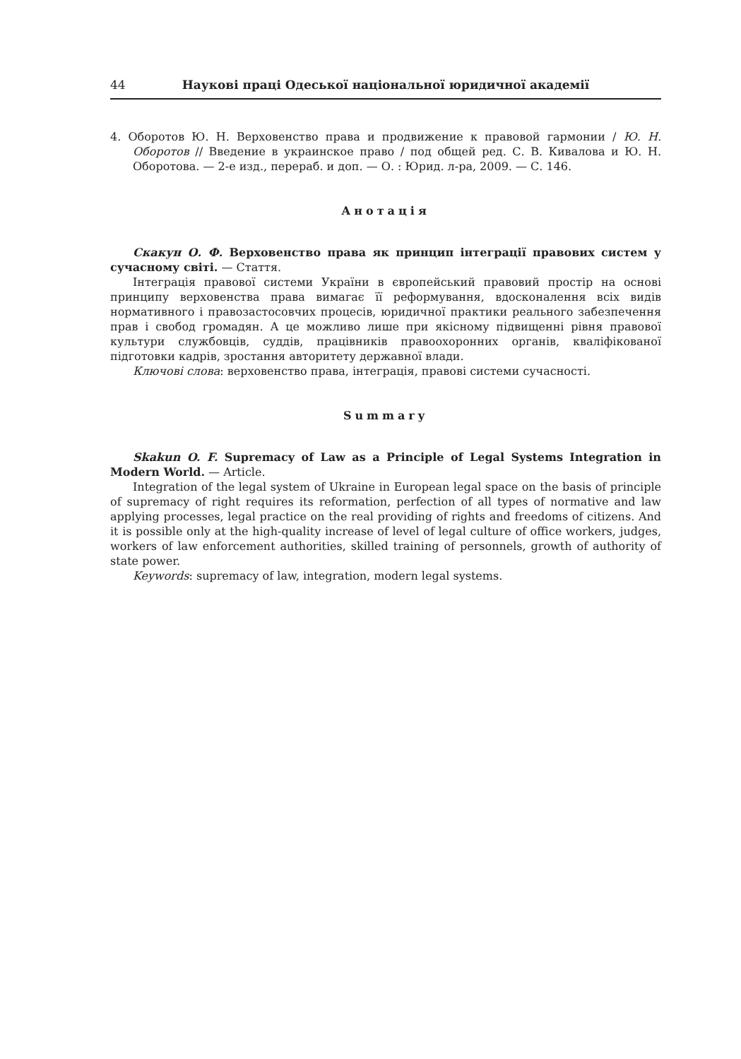44 Наукові праці Одеської національної юридичної академії
4. Оборотов Ю. Н. Верховенство права и продвижение к правовой гармонии / Ю. Н. Оборотов // Введение в украинское право / под общей ред. С. В. Кивалова и Ю. Н. Оборотова. — 2-е изд., перераб. и доп. — О. : Юрид. л-ра, 2009. — С. 146.
Анотація
Скакун О. Ф. Верховенство права як принцип інтеграції правових систем у сучасному світі. — Стаття.
Інтеграція правової системи України в європейський правовий простір на основі принципу верховенства права вимагає її реформування, вдосконалення всіх видів нормативного і правозастосовчих процесів, юридичної практики реального забезпечення прав і свобод громадян. А це можливо лише при якісному підвищенні рівня правової культури службовців, суддів, працівників правоохоронних органів, кваліфікованої підготовки кадрів, зростання авторитету державної влади.
Ключові слова: верховенство права, інтеграція, правові системи сучасності.
Summary
Skakun O. F. Supremacy of Law as a Principle of Legal Systems Integration in Modern World. — Article.
Integration of the legal system of Ukraine in European legal space on the basis of principle of supremacy of right requires its reformation, perfection of all types of normative and law applying processes, legal practice on the real providing of rights and freedoms of citizens. And it is possible only at the high-quality increase of level of legal culture of office workers, judges, workers of law enforcement authorities, skilled training of personnels, growth of authority of state power.
Keywords: supremacy of law, integration, modern legal systems.